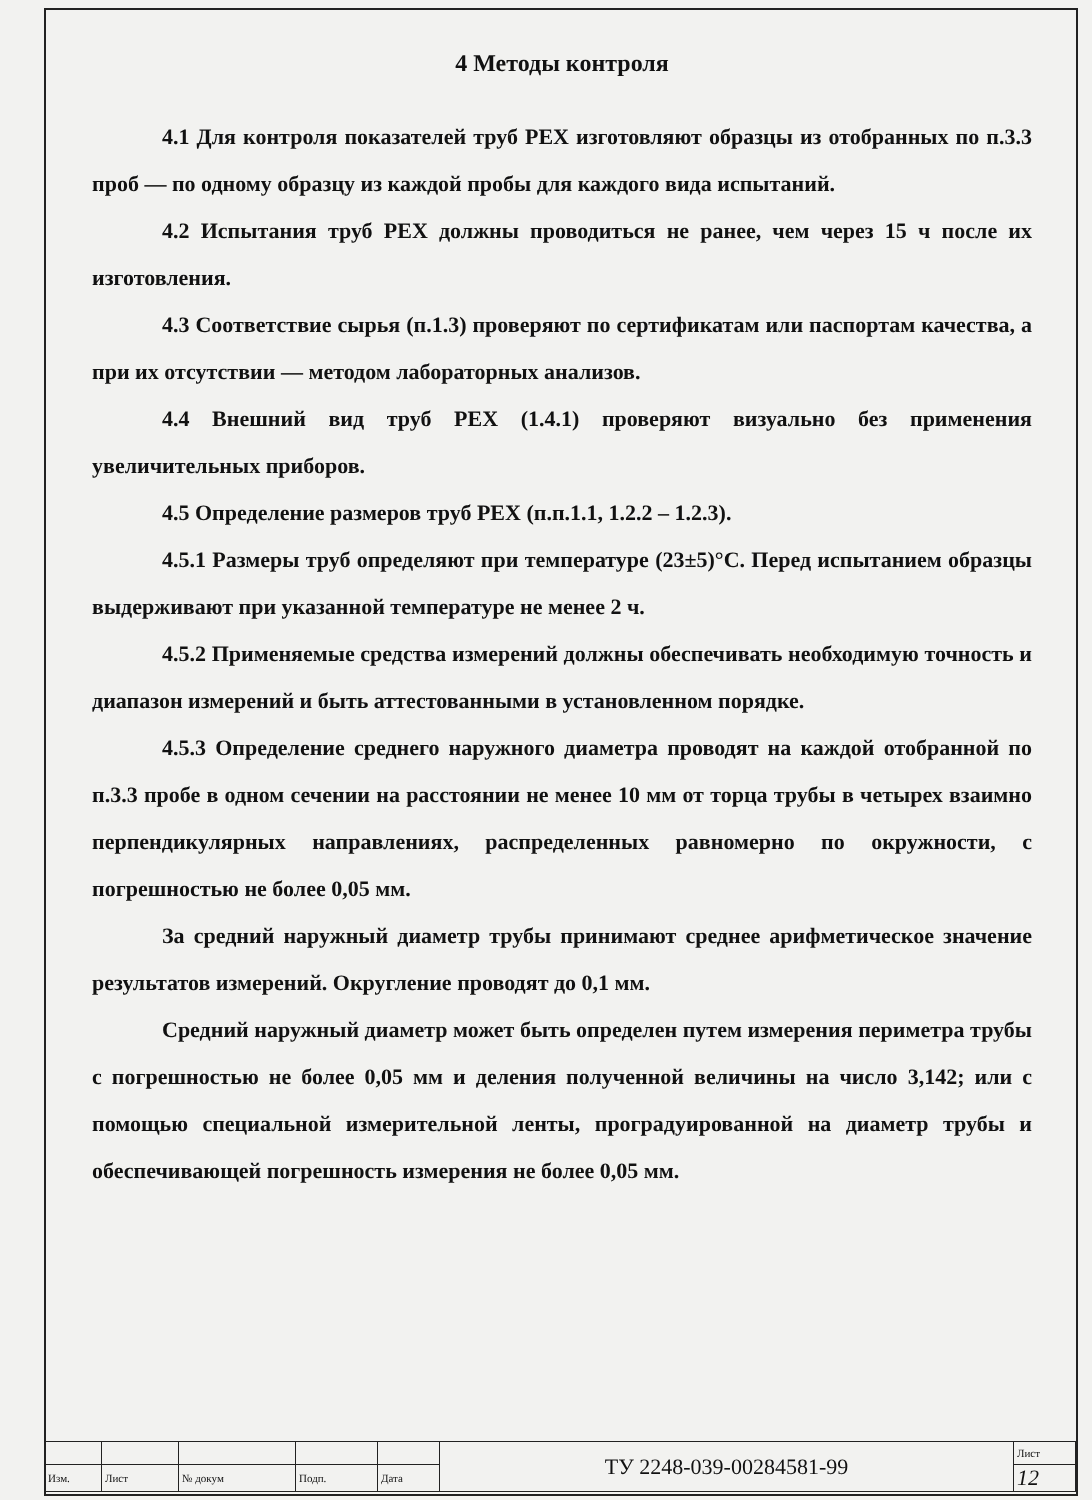4 Методы контроля
4.1 Для контроля показателей труб PEX изготовляют образцы из отобранных по п.3.3 проб — по одному образцу из каждой пробы для каждого вида испытаний.
4.2 Испытания труб PEX должны проводиться не ранее, чем через 15 ч после их изготовления.
4.3 Соответствие сырья (п.1.3) проверяют по сертификатам или паспортам качества, а при их отсутствии — методом лабораторных анализов.
4.4 Внешний вид труб PEX (1.4.1) проверяют визуально без применения увеличительных приборов.
4.5 Определение размеров труб PEX (п.п.1.1, 1.2.2 – 1.2.3).
4.5.1 Размеры труб определяют при температуре (23±5)°С. Перед испытанием образцы выдерживают при указанной температуре не менее 2 ч.
4.5.2 Применяемые средства измерений должны обеспечивать необходимую точность и диапазон измерений и быть аттестованными в установленном порядке.
4.5.3 Определение среднего наружного диаметра проводят на каждой отобранной по п.3.3 пробе в одном сечении на расстоянии не менее 10 мм от торца трубы в четырех взаимно перпендикулярных направлениях, распределенных равномерно по окружности, с погрешностью не более 0,05 мм.
За средний наружный диаметр трубы принимают среднее арифметическое значение результатов измерений. Округление проводят до 0,1 мм.
Средний наружный диаметр может быть определен путем измерения периметра трубы с погрешностью не более 0,05 мм и деления полученной величины на число 3,142; или с помощью специальной измерительной ленты, проградуированной на диаметр трубы и обеспечивающей погрешность измерения не более 0,05 мм.
| | | | | | ТУ 2248-039-00284581-99 | Лист |
| Изм. | Лист | № докум | Подп. | Дата | | 12 |